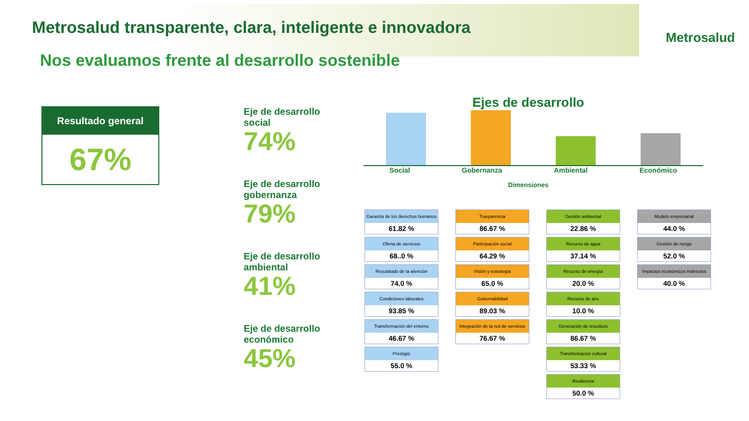Metrosalud transparente, clara, inteligente e innovadora
Metrosalud
Nos evaluamos frente al desarrollo sostenible
Resultado general
67%
Eje de desarrollo social
74%
Eje de desarrollo gobernanza
79%
Eje de desarrollo ambiental
41%
Eje de desarrollo económico
45%
Ejes de desarrollo
Social Gobernanza Ambiental Económico
Dimensiones
Garantía de los derechos humanos
61.82 %
Oferta de servicios
68..0 %
Resulatado de la atención
74.0 %
Condiciones laborales
93.85 %
Transformación del entorno
46.67 %
Prestigio
55.0 %
Trasparencia
86.67 %
Participación social
64.29 %
Visión y estrategía
65.0 %
Gobernabilidad
89.03 %
Integración de la red de servicios
76.67 %
Gestión ambiental
22.86 %
Recurso de agua
37.14 %
Recurso de energía
20.0 %
Recurso de aire
10.0 %
Generación de resuduos
86.67 %
Transformación cultural
53.33 %
Resiliencia
50.0 %
Modelo empresarial
44.0 %
Gestión de riesgo
52.0 %
Impactos económicos indirectos
40.0 %